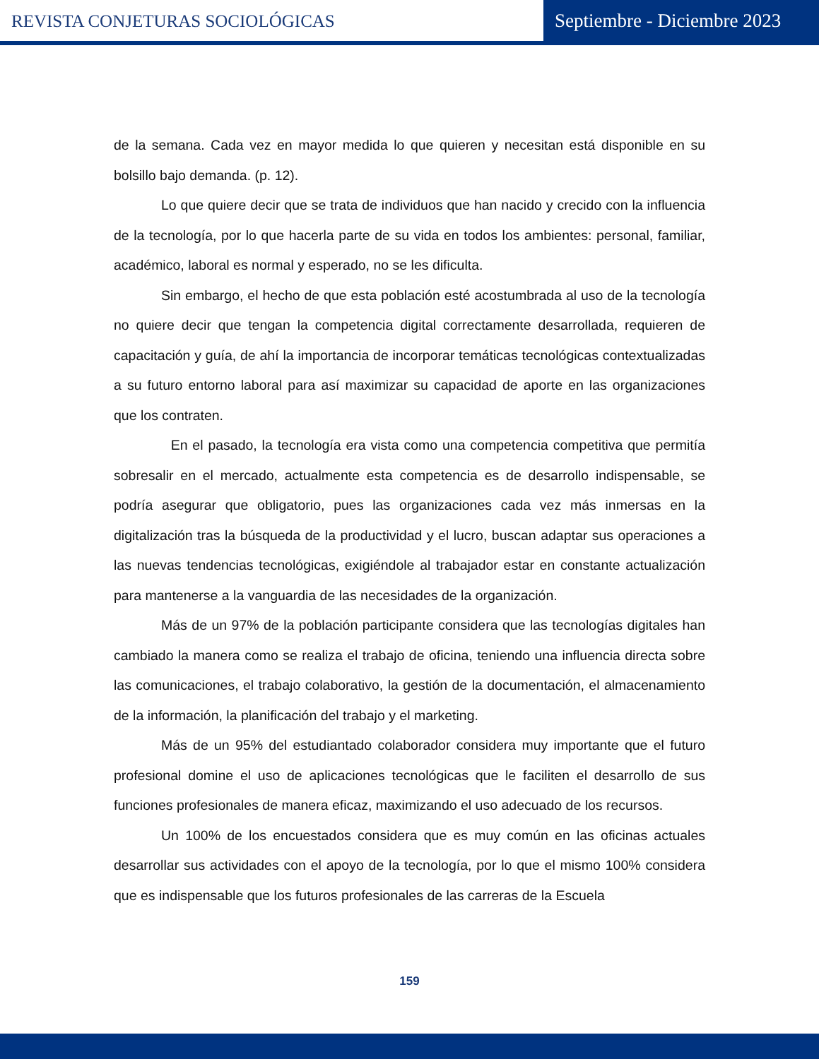REVISTA CONJETURAS SOCIOLÓGICAS
Septiembre - Diciembre 2023
de la semana. Cada vez en mayor medida lo que quieren y necesitan está disponible en su bolsillo bajo demanda. (p. 12).
Lo que quiere decir que se trata de individuos que han nacido y crecido con la influencia de la tecnología, por lo que hacerla parte de su vida en todos los ambientes: personal, familiar, académico, laboral es normal y esperado, no se les dificulta.
Sin embargo, el hecho de que esta población esté acostumbrada al uso de la tecnología no quiere decir que tengan la competencia digital correctamente desarrollada, requieren de capacitación y guía, de ahí la importancia de incorporar temáticas tecnológicas contextualizadas a su futuro entorno laboral para así maximizar su capacidad de aporte en las organizaciones que los contraten.
En el pasado, la tecnología era vista como una competencia competitiva que permitía sobresalir en el mercado, actualmente esta competencia es de desarrollo indispensable, se podría asegurar que obligatorio, pues las organizaciones cada vez más inmersas en la digitalización tras la búsqueda de la productividad y el lucro, buscan adaptar sus operaciones a las nuevas tendencias tecnológicas, exigiéndole al trabajador estar en constante actualización para mantenerse a la vanguardia de las necesidades de la organización.
Más de un 97% de la población participante considera que las tecnologías digitales han cambiado la manera como se realiza el trabajo de oficina, teniendo una influencia directa sobre las comunicaciones, el trabajo colaborativo, la gestión de la documentación, el almacenamiento de la información, la planificación del trabajo y el marketing.
Más de un 95% del estudiantado colaborador considera muy importante que el futuro profesional domine el uso de aplicaciones tecnológicas que le faciliten el desarrollo de sus funciones profesionales de manera eficaz, maximizando el uso adecuado de los recursos.
Un 100% de los encuestados considera que es muy común en las oficinas actuales desarrollar sus actividades con el apoyo de la tecnología, por lo que el mismo 100% considera que es indispensable que los futuros profesionales de las carreras de la Escuela
159